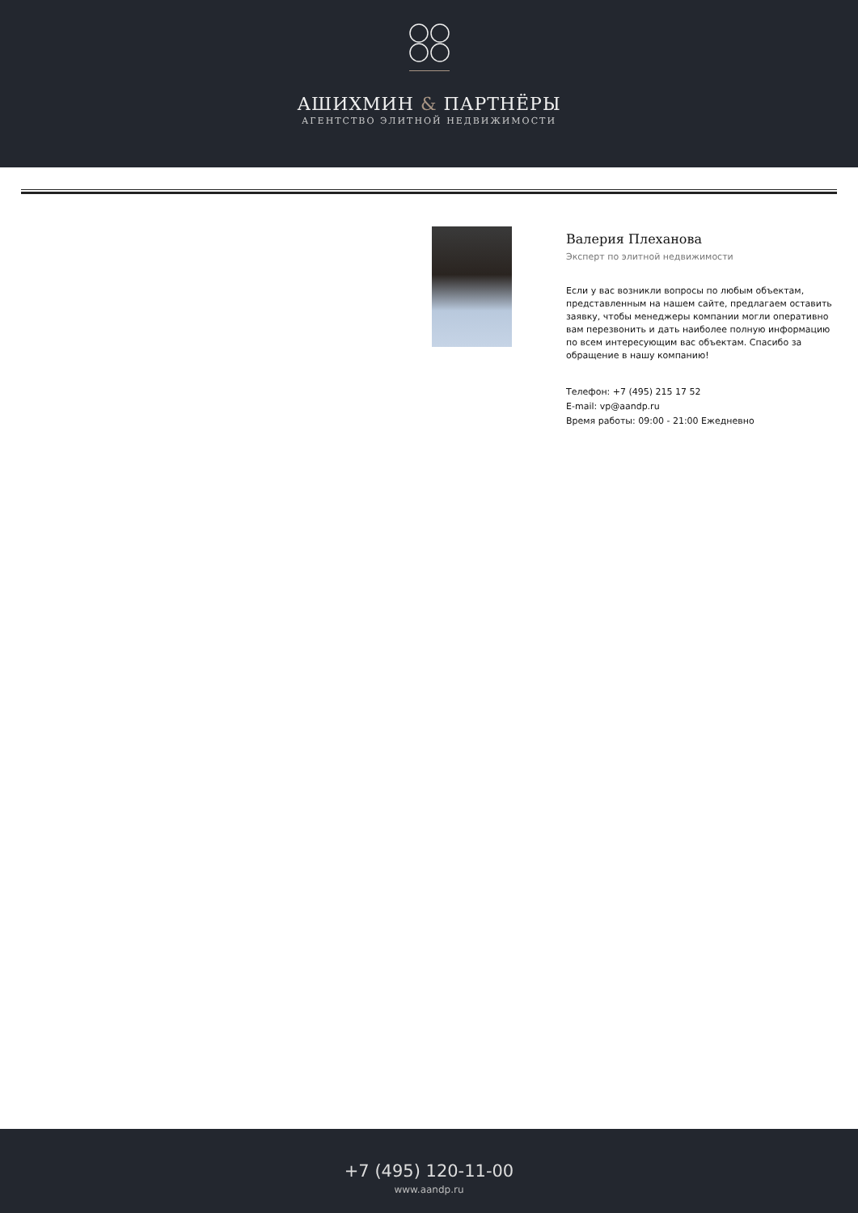АШИХМИН & ПАРТНЁРЫ
АГЕНТСТВО ЭЛИТНОЙ НЕДВИЖИМОСТИ
Валерия Плеханова
Эксперт по элитной недвижимости
Если у вас возникли вопросы по любым объектам, представленным на нашем сайте, предлагаем оставить заявку, чтобы менеджеры компании могли оперативно вам перезвонить и дать наиболее полную информацию по всем интересующим вас объектам. Спасибо за обращение в нашу компанию!
Телефон: +7 (495) 215 17 52
E-mail: vp@aandp.ru
Время работы: 09:00 - 21:00 Ежедневно
+7 (495) 120-11-00
www.aandp.ru